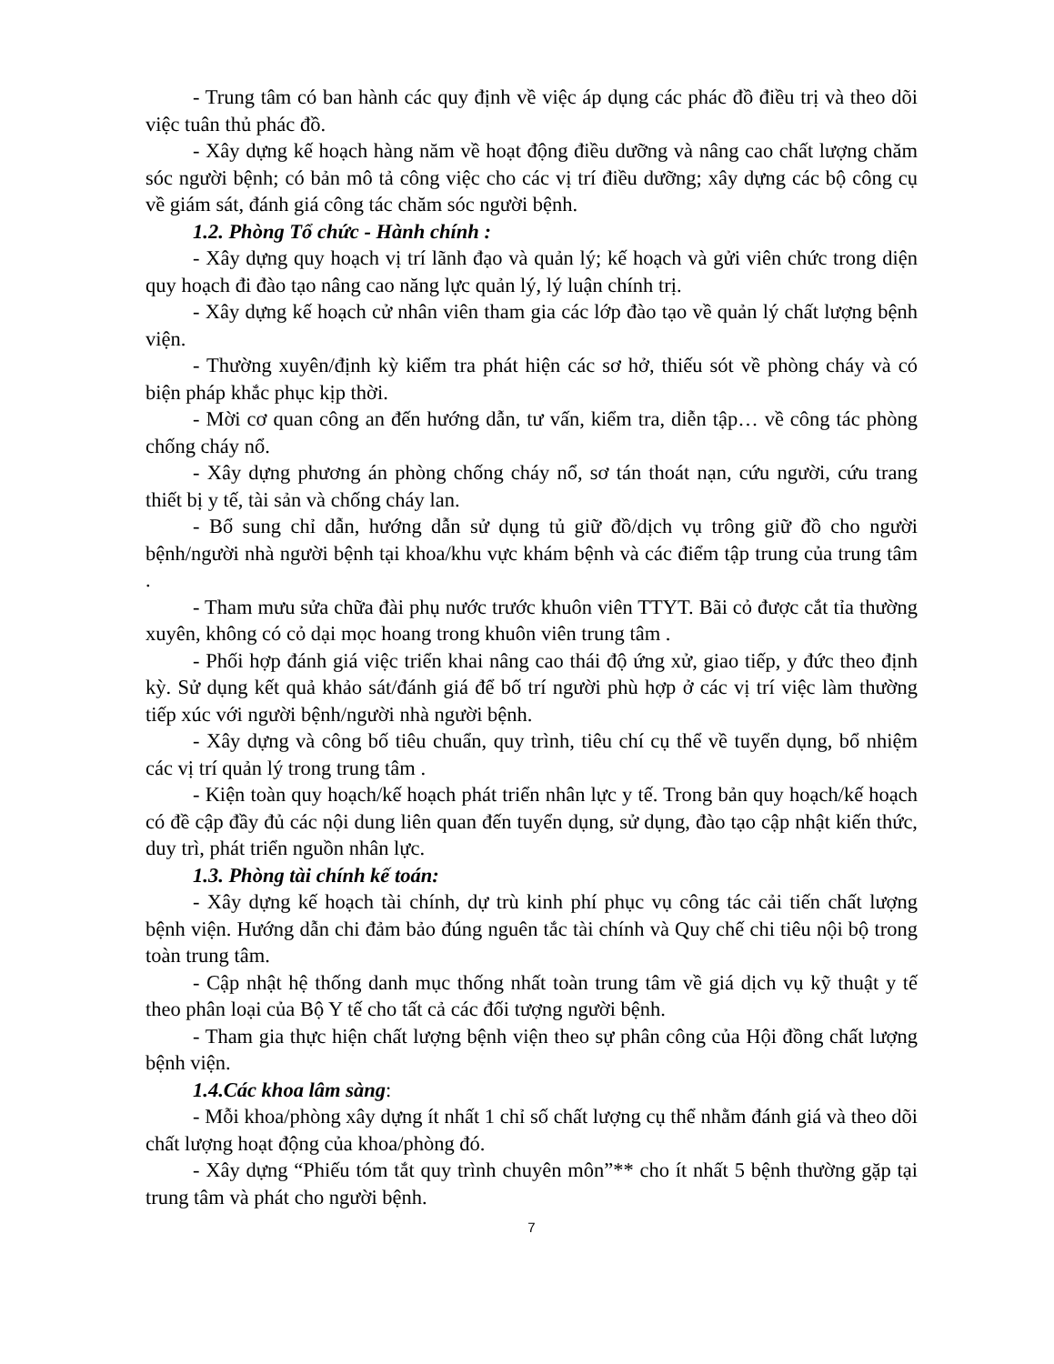- Trung tâm có ban hành các quy định về việc áp dụng các phác đồ điều trị và theo dõi việc tuân thủ phác đồ.
- Xây dựng kế hoạch hàng năm về hoạt động điều dưỡng và nâng cao chất lượng chăm sóc người bệnh; có bản mô tả công việc cho các vị trí điều dưỡng; xây dựng các bộ công cụ về giám sát, đánh giá công tác chăm sóc người bệnh.
1.2. Phòng Tổ chức - Hành chính :
- Xây dựng quy hoạch vị trí lãnh đạo và quản lý; kế hoạch và gửi viên chức trong diện quy hoạch đi đào tạo nâng cao năng lực quản lý, lý luận chính trị.
- Xây dựng kế hoạch cử nhân viên tham gia các lớp đào tạo về quản lý chất lượng bệnh viện.
- Thường xuyên/định kỳ kiểm tra phát hiện các sơ hở, thiếu sót về phòng cháy và có biện pháp khắc phục kịp thời.
- Mời cơ quan công an đến hướng dẫn, tư vấn, kiểm tra, diễn tập… về công tác phòng chống cháy nổ.
- Xây dựng phương án phòng chống cháy nổ, sơ tán thoát nạn, cứu người, cứu trang thiết bị y tế, tài sản và chống cháy lan.
- Bổ sung chỉ dẫn, hướng dẫn sử dụng tủ giữ đồ/dịch vụ trông giữ đồ cho người bệnh/người nhà người bệnh tại khoa/khu vực khám bệnh và các điểm tập trung của trung tâm .
- Tham mưu sửa chữa đài phụ nước trước khuôn viên TTYT. Bãi cỏ được cắt tỉa thường xuyên, không có cỏ dại mọc hoang trong khuôn viên trung tâm .
- Phối hợp đánh giá việc triển khai nâng cao thái độ ứng xử, giao tiếp, y đức theo định kỳ. Sử dụng kết quả khảo sát/đánh giá để bố trí người phù hợp ở các vị trí việc làm thường tiếp xúc với người bệnh/người nhà người bệnh.
- Xây dựng và công bố tiêu chuẩn, quy trình, tiêu chí cụ thể về tuyển dụng, bổ nhiệm các vị trí quản lý trong trung tâm .
- Kiện toàn quy hoạch/kế hoạch phát triển nhân lực y tế. Trong bản quy hoạch/kế hoạch có đề cập đầy đủ các nội dung liên quan đến tuyển dụng, sử dụng, đào tạo cập nhật kiến thức, duy trì, phát triển nguồn nhân lực.
1.3. Phòng tài chính kế toán:
- Xây dựng kế hoạch tài chính, dự trù kinh phí phục vụ công tác cải tiến chất lượng bệnh viện. Hướng dẫn chi đảm bảo đúng nguên tắc tài chính và Quy chế chi tiêu nội bộ trong toàn trung tâm.
- Cập nhật hệ thống danh mục thống nhất toàn trung tâm về giá dịch vụ kỹ thuật y tế theo phân loại của Bộ Y tế cho tất cả các đối tượng người bệnh.
- Tham gia thực hiện chất lượng bệnh viện theo sự phân công của Hội đồng chất lượng bệnh viện.
1.4.Các khoa lâm sàng:
- Mỗi khoa/phòng xây dựng ít nhất 1 chỉ số chất lượng cụ thể nhằm đánh giá và theo dõi chất lượng hoạt động của khoa/phòng đó.
- Xây dựng “Phiếu tóm tắt quy trình chuyên môn”** cho ít nhất 5 bệnh thường gặp tại trung tâm và phát cho người bệnh.
7